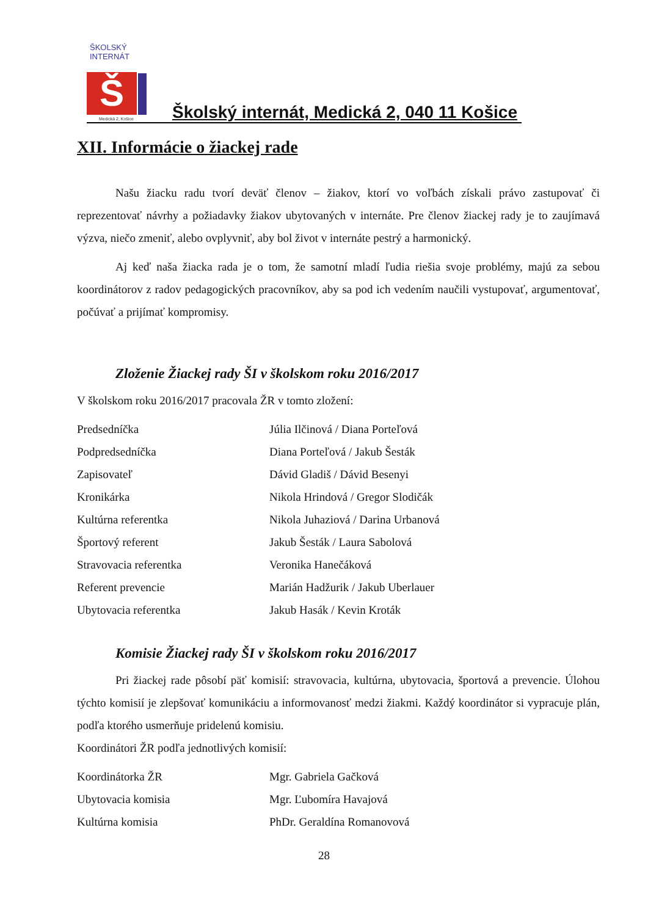ŠKOLSKÝ INTERNÁT
Š
Medická 2, Košice
Školský internát, Medická 2, 040 11 Košice
XII. Informácie o žiackej rade
Našu žiacku radu tvorí deväť členov – žiakov, ktorí vo voľbách získali právo zastupovať či reprezentovať návrhy a požiadavky žiakov ubytovaných v internáte. Pre členov žiackej rady je to zaujímavá výzva, niečo zmeniť, alebo ovplyvniť, aby bol život v internáte pestrý a harmonický.
Aj keď naša žiacka rada je o tom, že samotní mladí ľudia riešia svoje problémy, majú za sebou koordinátorov z radov pedagogických pracovníkov, aby sa pod ich vedením naučili vystupovať, argumentovať, počúvať a prijímať kompromisy.
Zloženie Žiackej rady ŠI v školskom roku 2016/2017
V školskom roku 2016/2017 pracovala ŽR v tomto zložení:
| Predsedníčka | Júlia Ilčinová / Diana Porteľová |
| Podpredsedníčka | Diana Porteľová / Jakub Šesták |
| Zapisovateľ | Dávid Gladiš / Dávid Besenyi |
| Kronikárka | Nikola Hrindová / Gregor Slodičák |
| Kultúrna referentka | Nikola Juhaziová / Darina Urbanová |
| Športový referent | Jakub Šesták / Laura Sabolová |
| Stravovacia referentka | Veronika Hanečáková |
| Referent prevencie | Marián Hadžurik / Jakub Uberlauer |
| Ubytovacia referentka | Jakub Hasák / Kevin Kroták |
Komisie Žiackej rady ŠI v školskom roku 2016/2017
Pri žiackej rade pôsobí päť komisií: stravovacia, kultúrna, ubytovacia, športová a prevencie. Úlohou týchto komisií je zlepšovať komunikáciu a informovanosť medzi žiakmi. Každý koordinátor si vypracuje plán, podľa ktorého usmerňuje pridelenú komisiu.
Koordinátori ŽR podľa jednotlivých komisií:
| Koordinátorka ŽR | Mgr. Gabriela Gačková |
| Ubytovacia komisia | Mgr. Ľubomíra Havajová |
| Kultúrna komisia | PhDr. Geraldína Romanovová |
28